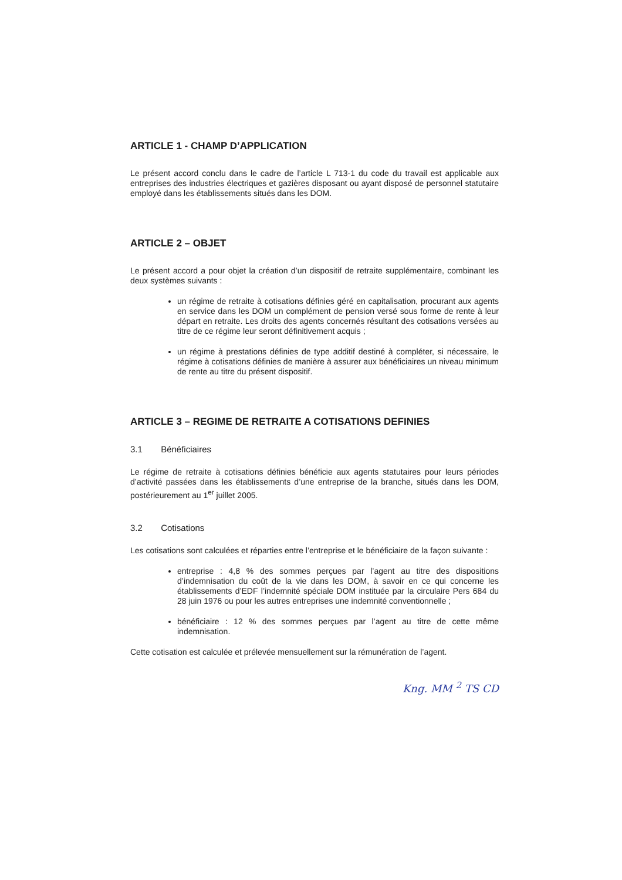ARTICLE 1 - CHAMP D’APPLICATION
Le présent accord conclu dans le cadre de l’article L 713-1 du code du travail est applicable aux entreprises des industries électriques et gazières disposant ou ayant disposé de personnel statutaire employé dans les établissements situés dans les DOM.
ARTICLE 2 – OBJET
Le présent accord a pour objet la création d’un dispositif de retraite supplémentaire, combinant les deux systèmes suivants :
un régime de retraite à cotisations définies géré en capitalisation, procurant aux agents en service dans les DOM un complément de pension versé sous forme de rente à leur départ en retraite. Les droits des agents concernés résultant des cotisations versées au titre de ce régime leur seront définitivement acquis ;
un régime à prestations définies de type additif destiné à compléter, si nécessaire, le régime à cotisations définies de manière à assurer aux bénéficiaires un niveau minimum de rente au titre du présent dispositif.
ARTICLE 3 – REGIME DE RETRAITE A COTISATIONS DEFINIES
3.1 Bénéficiaires
Le régime de retraite à cotisations définies bénéficie aux agents statutaires pour leurs périodes d’activité passées dans les établissements d’une entreprise de la branche, situés dans les DOM, postérieurement au 1<sup>er</sup> juillet 2005.
3.2 Cotisations
Les cotisations sont calculées et réparties entre l’entreprise et le bénéficiaire de la façon suivante :
entreprise : 4,8 % des sommes perçues par l’agent au titre des dispositions d’indemnisation du coût de la vie dans les DOM, à savoir en ce qui concerne les établissements d’EDF l’indemnité spéciale DOM instituée par la circulaire Pers 684 du 28 juin 1976 ou pour les autres entreprises une indemnité conventionnelle ;
bénéficiaire : 12 % des sommes perçues par l’agent au titre de cette même indemnisation.
Cette cotisation est calculée et prélevée mensuellement sur la rémunération de l’agent.
Kng. MM <sup>2</sup> TS CD